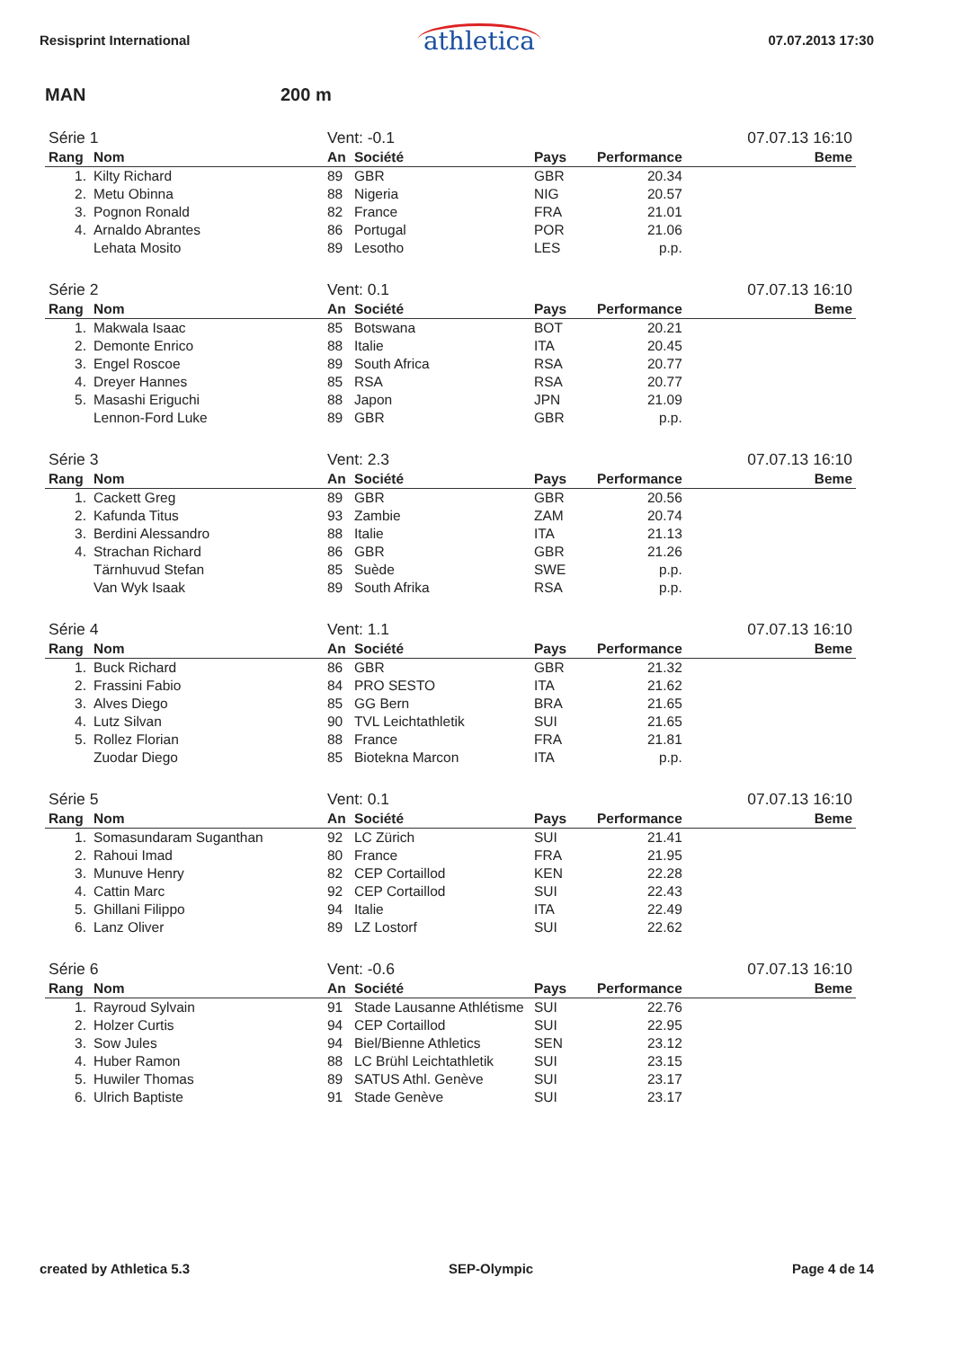Resisprint International athletica 07.07.2013 17:30
MAN 200 m
| Série 1 | | Vent: -0.1 | | | | 07.07.13 16:10 |
| Rang | Nom | An | Société | Pays | Performance | Beme |
| 1. | Kilty Richard | 89 | GBR | GBR | 20.34 | |
| 2. | Metu Obinna | 88 | Nigeria | NIG | 20.57 | |
| 3. | Pognon Ronald | 82 | France | FRA | 21.01 | |
| 4. | Arnaldo Abrantes | 86 | Portugal | POR | 21.06 | |
| | Lehata Mosito | 89 | Lesotho | LES | p.p. | |
| Série 2 | | Vent: 0.1 | | | | 07.07.13 16:10 |
| Rang | Nom | An | Société | Pays | Performance | Beme |
| 1. | Makwala Isaac | 85 | Botswana | BOT | 20.21 | |
| 2. | Demonte Enrico | 88 | Italie | ITA | 20.45 | |
| 3. | Engel Roscoe | 89 | South Africa | RSA | 20.77 | |
| 4. | Dreyer Hannes | 85 | RSA | RSA | 20.77 | |
| 5. | Masashi Eriguchi | 88 | Japon | JPN | 21.09 | |
| | Lennon-Ford Luke | 89 | GBR | GBR | p.p. | |
| Série 3 | | Vent: 2.3 | | | | 07.07.13 16:10 |
| Rang | Nom | An | Société | Pays | Performance | Beme |
| 1. | Cackett Greg | 89 | GBR | GBR | 20.56 | |
| 2. | Kafunda Titus | 93 | Zambie | ZAM | 20.74 | |
| 3. | Berdini Alessandro | 88 | Italie | ITA | 21.13 | |
| 4. | Strachan Richard | 86 | GBR | GBR | 21.26 | |
| | Tärnhuvud Stefan | 85 | Suède | SWE | p.p. | |
| | Van Wyk Isaak | 89 | South Afrika | RSA | p.p. | |
| Série 4 | | Vent: 1.1 | | | | 07.07.13 16:10 |
| Rang | Nom | An | Société | Pays | Performance | Beme |
| 1. | Buck Richard | 86 | GBR | GBR | 21.32 | |
| 2. | Frassini Fabio | 84 | PRO SESTO | ITA | 21.62 | |
| 3. | Alves Diego | 85 | GG Bern | BRA | 21.65 | |
| 4. | Lutz Silvan | 90 | TVL Leichtathletik | SUI | 21.65 | |
| 5. | Rollez Florian | 88 | France | FRA | 21.81 | |
| | Zuodar Diego | 85 | Biotekna Marcon | ITA | p.p. | |
| Série 5 | | Vent: 0.1 | | | | 07.07.13 16:10 |
| Rang | Nom | An | Société | Pays | Performance | Beme |
| 1. | Somasundaram Suganthan | 92 | LC Zürich | SUI | 21.41 | |
| 2. | Rahoui Imad | 80 | France | FRA | 21.95 | |
| 3. | Munuve Henry | 82 | CEP Cortaillod | KEN | 22.28 | |
| 4. | Cattin Marc | 92 | CEP Cortaillod | SUI | 22.43 | |
| 5. | Ghillani Filippo | 94 | Italie | ITA | 22.49 | |
| 6. | Lanz Oliver | 89 | LZ Lostorf | SUI | 22.62 | |
| Série 6 | | Vent: -0.6 | | | | 07.07.13 16:10 |
| Rang | Nom | An | Société | Pays | Performance | Beme |
| 1. | Rayroud Sylvain | 91 | Stade Lausanne Athlétisme | SUI | 22.76 | |
| 2. | Holzer Curtis | 94 | CEP Cortaillod | SUI | 22.95 | |
| 3. | Sow Jules | 94 | Biel/Bienne Athletics | SEN | 23.12 | |
| 4. | Huber Ramon | 88 | LC Brühl Leichtathletik | SUI | 23.15 | |
| 5. | Huwiler Thomas | 89 | SATUS Athl. Genève | SUI | 23.17 | |
| 6. | Ulrich Baptiste | 91 | Stade Genève | SUI | 23.17 | |
created by Athletica 5.3 SEP-Olympic Page 4 de 14